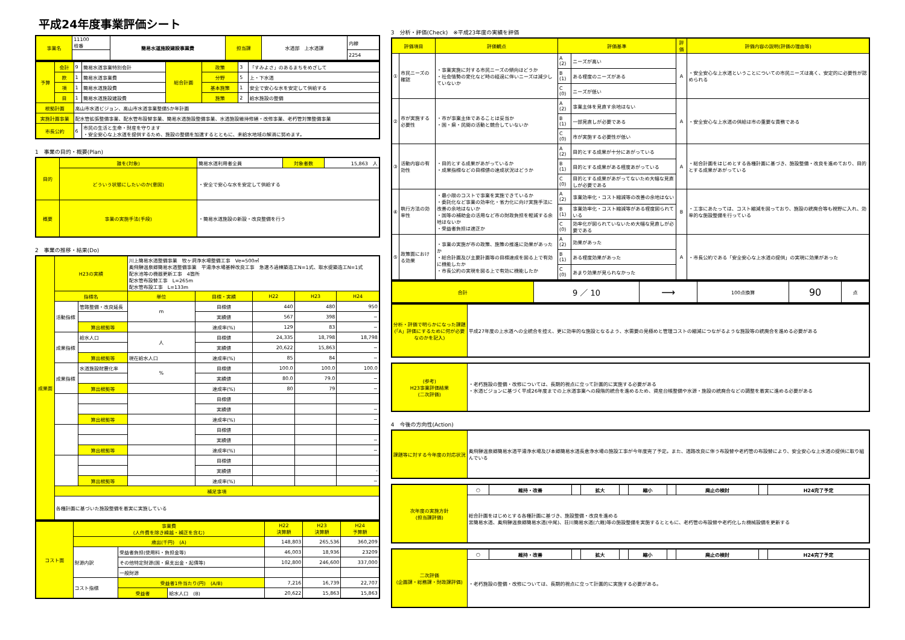平成24年度事業評価シート
| 事業名 | 11100 枝番 | 簡易水道施設建設事業費 | 担当課 | 水道部 上水道課 | 内線 |
| | | | | | 2254 |
| 予算 | 会計 | 9 | 簡易水道事業特別会計 | 総合計画 | 政策 | 3 | 「すみよさ」のあるまちをめざして |
| | 款 | 1 | 簡易水道事業費 | | 分野 | 5 | 上・下水道 |
| | 項 | 1 | 簡易水道施設費 | | 基本施策 | 1 | 安全で安心な水を安定して供給する |
| | 目 | 1 | 簡易水道施設建設費 | | 施策 | 2 | 給水施設の整備 |
| 根拠計画 | | 高山市水道ビジョン、高山市水道事業整備5か年計画 | | | | | |
| 実施計画事業 | | 配水管拡張整備事業、配水管布設替事業、簡易水道施設整備事業、水道施設維持修繕・改修事業、老朽管対策整備事業 | | | | | |
| 市長公約 | | 6 | 市民の生活と生命・財産を守ります ・安全安心な上水道を提供するため、施設の整備を加速するとともに、未給水地域の解消に努めます。 | | | | |
1　事業の目的・概要(Plan)
| 目的 | 誰を(対象) | 簡易水道利用者全員 | 対象者数 | 15,863 人 |
| | どういう状態にしたいのか(意図) | ・安全で安心な水を安定して供給する | | |
| 概要 | 事業の実施手法(手段) | ・簡易水道施設の新設・改良整備を行う | | |
2　事業の推移・結果(Do)
| 成果面 | H23の実績 | | 川上簡易水道整備事業 牧ヶ洞浄水場整備工事 Ve=500㎥ 奥飛騨温泉郷簡易水道整備事業 平湯浄水場基幹改良工事 急速ろ過棟築造工N=1式、取水提築造工N=1式 配水池等の機器更新工事 4箇所 配水管布設替工事 L=265m 配水管布設工事 L=133m | | | | |
| | 指標名 | | 単位 | 目標・実績 | H22 | H23 | H24 |
| | 活動指標 | 管路整備・改良延長 | m | 目標値 | 440 | 480 | 950 |
| | | | | 実績値 | 567 | 398 | − |
| | | 算出根拠等 | | 達成率(%) | 129 | 83 | − |
| | 成果指標 | 給水人口 | 人 | 目標値 | 24,335 | 18,798 | 18,798 |
| | | | | 実績値 | 20,622 | 15,863 | − |
| | | 算出根拠等 | 現在給水人口 | 達成率(%) | 85 | 84 | − |
| | 成果指標 | 水道施設耐震化率 | % | 目標値 | 100.0 | 100.0 | 100.0 |
| | | | | 実績値 | 80.0 | 79.0 | − |
| | | 算出根拠等 | | 達成率(%) | 80 | 79 | − |
| | | | | 目標値 | | | |
| | | | | 実績値 | | | − |
| | | 算出根拠等 | | 達成率(%) | | | − |
| | | | | 目標値 | | | |
| | | | | 実績値 | | | − |
| | | 算出根拠等 | | 達成率(%) | | | − |
| | | | | 目標値 | | | |
| | | | | 実績値 | | | - |
| | | 算出根拠等 | | 達成率(%) | | | − |
| | 補足事項 | | | | | | |
| | 各種計画に基づいた施設整備を着実に実施している | | | | | | |
| コスト面 | 事業費 (人件費を除き繰越・補正を含む) | | | H22 決算額 | H23 決算額 | H24 予算額 |
| | 歳出(千円) (A) | | | 148,803 | 265,536 | 360,209 |
| | 財源内訳 | 受益者負担(使用料・負担金等) | | 46,003 | 18,936 | 23209 |
| | | その他特定財源(国・県支出金・起債等) | | 102,800 | 246,600 | 337,000 |
| | | 一般財源 | | | | |
| | コスト指標 | 受益者1件当たり(円) (A/B) | | 7,216 | 16,739 | 22,707 |
| | | 受益者 | 給水人口 (B) | 20,622 | 15,863 | 15,863 |
3　分析・評価(Check)　※平成23年度の実績を評価
| 評価項目 | | 評価観点 | 評価基準 | | 評価 | 評価内容の説明(評価の理由等) |
| ① | 市民ニーズの確認 | ・事業実施に対する市民ニーズの傾向はどうか ・社会情勢の変化など時の経過に伴いニーズは減少していないか | A (2) | ニーズが高い | A | ・安全安心な上水道ということについての市民ニーズは高く、安定的に必要性が認められる |
| | | | B (1) | ある程度のニーズがある | | |
| | | | C (0) | ニーズが低い | | |
| ② | 市が実施する必要性 | ・市が事業主体であることは妥当か ・国・県・民間の活動と競合していないか | A (2) | 事業主体を見直す余地はない | A | ・安全安心な上水道の供給は市の重要な責務である |
| | | | B (1) | 一部見直しが必要である | | |
| | | | C (0) | 市が実施する必要性が低い | | |
| ③ | 活動内容の有効性 | ・目的とする成果があがっているか ・成果指標などの目標値の達成状況はどうか | A (2) | 目的とする成果が十分にあがっている | A | ・総合計画をはじめとする各種計画に基づき、施設整備・改良を進めており、目的とする成果があがっている |
| | | | B (1) | 目的とする成果がある程度あがっている | | |
| | | | C (0) | 目的とする成果があがってないため大幅な見直しが必要である | | |
| ④ | 執行方法の効率性 | ・最小限のコストで事業を実施できているか ・委託化など事業の効率化・省力化に向け実施手法に改善の余地はないか ・国等の補助金の活用など市の財政負担を軽減する余地はないか ・受益者負担は適正か | A (2) | 事業効率化・コスト縮減等の改善の余地はない | B | ・工事にあたっては、コスト縮減を図っており、施設の統廃合等も視野に入れ、効率的な施設整備を行っている |
| | | | B (1) | 事業効率化・コスト縮減等がある程度図られている | | |
| | | | C (0) | 効率化が図られていないため大幅な見直しが必要である | | |
| ⑤ | 政策面における効果 | ・事業の実施が市の政策、施策の推進に効果があったか ・総合計画及び主要計画等の目標達成を図る上で有効に機能したか ・市長公約の実現を図る上で有効に機能したか | A (2) | 効果があった | A | ・市長公約である「安全安心な上水道の提供」の実現に効果があった |
| | | | B (1) | ある程度効果があった | | |
| | | | C (0) | あまり効果が見られなかった | | |
| 合計 | 9 ／ 10 | ⟶ | 100点換算 | 90 | 点 |
| 分析・評価で明らかになった課題(「A」評価にするために何が必要なのかを記入) | 平成27年度の上水道への全統合を控え、更に効率的な施設となるよう、水需要の見極めと管理コストの縮減につながるような施設等の統廃合を進める必要がある |
| (参考) H23事業評価結果 (二次評価) | ・老朽施設の整備・改修については、長期的視点に立って計画的に実施する必要がある ・水道ビジョンに基づく平成26年度までの上水道事業への段階的統合を進めるため、資産台帳整備や水源・施設の統廃合などの調整を着実に進める必要がある |
4　今後の方向性(Action)
| 課題等に対する今年度の対応状況 | 奥飛騨温泉郷簡易水道平湯浄水場及び本郷簡易水道長倉浄水場の施設工事が今年度完了予定。また、道路改良に伴う布設替や老朽管の布設替により、安全安心な上水道の提供に取り組んでいる |
| 次年度の実施方針 (担当課評価) | ○ | 維持・改善 | | 拡大 | | 縮小 | | 廃止の検討 | | H24完了予定 |
| | 総合計画をはじめとする各種計画に基づき、施設整備・改良を進める 宮簡易水道、奥飛騨温泉郷簡易水道(中尾)、荘川簡易水道(六厩)等の施設整備を実施するとともに、老朽管の布設替や老朽化した機械設備を更新する | | | | | | | | | |
| 二次評価 (企画課・総務課・財政課評価) | ○ | 維持・改善 | | 拡大 | | 縮小 | | 廃止の検討 | | H24完了予定 |
| | ・老朽施設の整備・改修については、長期的視点に立って計画的に実施する必要がある。 | | | | | | | | | |